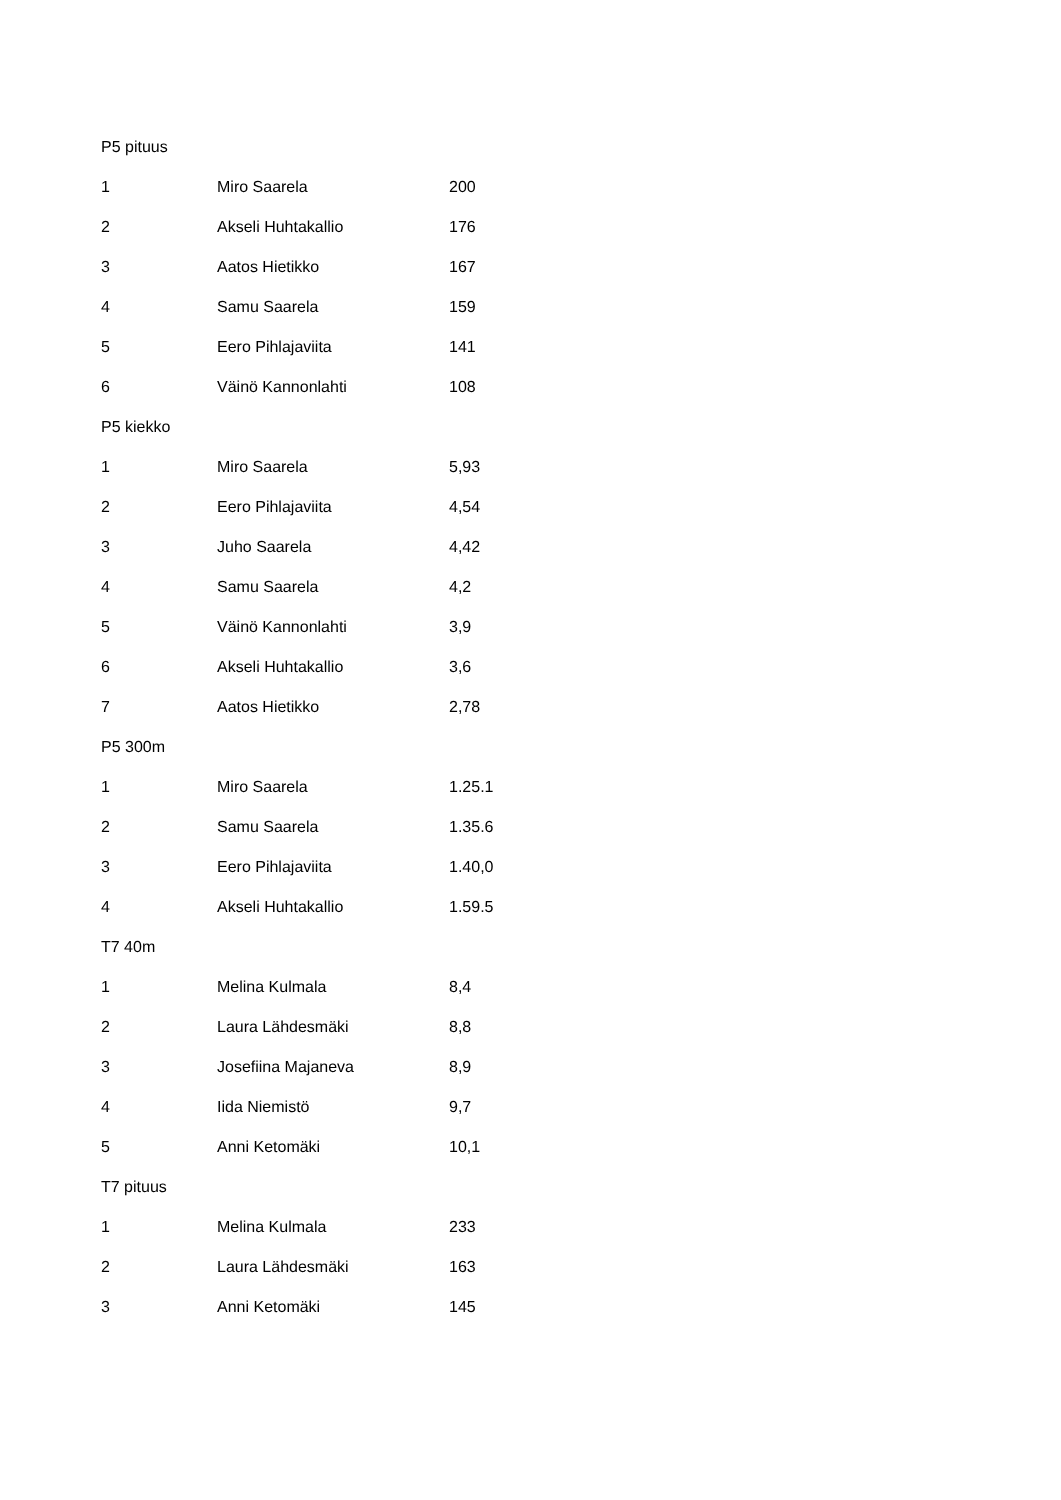| P5 pituus | | |
| 1 | Miro Saarela | 200 |
| 2 | Akseli Huhtakallio | 176 |
| 3 | Aatos Hietikko | 167 |
| 4 | Samu Saarela | 159 |
| 5 | Eero Pihlajaviita | 141 |
| 6 | Väinö Kannonlahti | 108 |
| P5 kiekko | | |
| 1 | Miro Saarela | 5,93 |
| 2 | Eero Pihlajaviita | 4,54 |
| 3 | Juho Saarela | 4,42 |
| 4 | Samu Saarela | 4,2 |
| 5 | Väinö Kannonlahti | 3,9 |
| 6 | Akseli Huhtakallio | 3,6 |
| 7 | Aatos Hietikko | 2,78 |
| P5 300m | | |
| 1 | Miro Saarela | 1.25.1 |
| 2 | Samu Saarela | 1.35.6 |
| 3 | Eero Pihlajaviita | 1.40,0 |
| 4 | Akseli Huhtakallio | 1.59.5 |
| T7 40m | | |
| 1 | Melina Kulmala | 8,4 |
| 2 | Laura Lähdesmäki | 8,8 |
| 3 | Josefiina Majaneva | 8,9 |
| 4 | Iida Niemistö | 9,7 |
| 5 | Anni Ketomäki | 10,1 |
| T7 pituus | | |
| 1 | Melina Kulmala | 233 |
| 2 | Laura Lähdesmäki | 163 |
| 3 | Anni Ketomäki | 145 |